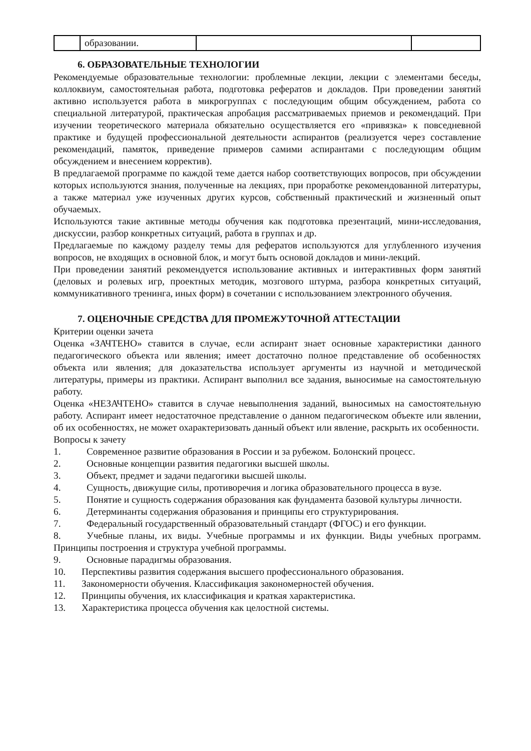| | образовании. | | |
6. ОБРАЗОВАТЕЛЬНЫЕ ТЕХНОЛОГИИ
Рекомендуемые образовательные технологии: проблемные лекции, лекции с элементами беседы, коллоквиум, самостоятельная работа, подготовка рефератов и докладов. При проведении занятий активно используется работа в микрогруппах с последующим общим обсуждением, работа со специальной литературой, практическая апробация рассматриваемых приемов и рекомендаций. При изучении теоретического материала обязательно осуществляется его «привязка» к повседневной практике и будущей профессиональной деятельности аспирантов (реализуется через составление рекомендаций, памяток, приведение примеров самими аспирантами с последующим общим обсуждением и внесением корректив).
В предлагаемой программе по каждой теме дается набор соответствующих вопросов, при обсуждении которых используются знания, полученные на лекциях, при проработке рекомендованной литературы, а также материал уже изученных других курсов, собственный практический и жизненный опыт обучаемых.
Используются такие активные методы обучения как подготовка презентаций, мини-исследования, дискуссии, разбор конкретных ситуаций, работа в группах и др.
Предлагаемые по каждому разделу темы для рефератов используются для углубленного изучения вопросов, не входящих в основной блок, и могут быть основой докладов и мини-лекций.
При проведении занятий рекомендуется использование активных и интерактивных форм занятий (деловых и ролевых игр, проектных методик, мозгового штурма, разбора конкретных ситуаций, коммуникативного тренинга, иных форм) в сочетании с использованием электронного обучения.
7. ОЦЕНОЧНЫЕ СРЕДСТВА ДЛЯ ПРОМЕЖУТОЧНОЙ АТТЕСТАЦИИ
Критерии оценки зачета
Оценка «ЗАЧТЕНО» ставится в случае, если аспирант знает основные характеристики данного педагогического объекта или явления; имеет достаточно полное представление об особенностях объекта или явления; для доказательства использует аргументы из научной и методической литературы, примеры из практики. Аспирант выполнил все задания, выносимые на самостоятельную работу.
Оценка «НЕЗАЧТЕНО» ставится в случае невыполнения заданий, выносимых на самостоятельную работу. Аспирант имеет недостаточное представление о данном педагогическом объекте или явлении, об их особенностях, не может охарактеризовать данный объект или явление, раскрыть их особенности.
Вопросы к зачету
1. Современное развитие образования в России и за рубежом. Болонский процесс.
2. Основные концепции развития педагогики высшей школы.
3. Объект, предмет и задачи педагогики высшей школы.
4. Сущность, движущие силы, противоречия и логика образовательного процесса в вузе.
5. Понятие и сущность содержания образования как фундамента базовой культуры личности.
6. Детерминанты содержания образования и принципы его структурирования.
7. Федеральный государственный образовательный стандарт (ФГОС) и его функции.
8. Учебные планы, их виды. Учебные программы и их функции. Виды учебных программ. Принципы построения и структура учебной программы.
9. Основные парадигмы образования.
10. Перспективы развития содержания высшего профессионального образования.
11. Закономерности обучения. Классификация закономерностей обучения.
12. Принципы обучения, их классификация и краткая характеристика.
13. Характеристика процесса обучения как целостной системы.